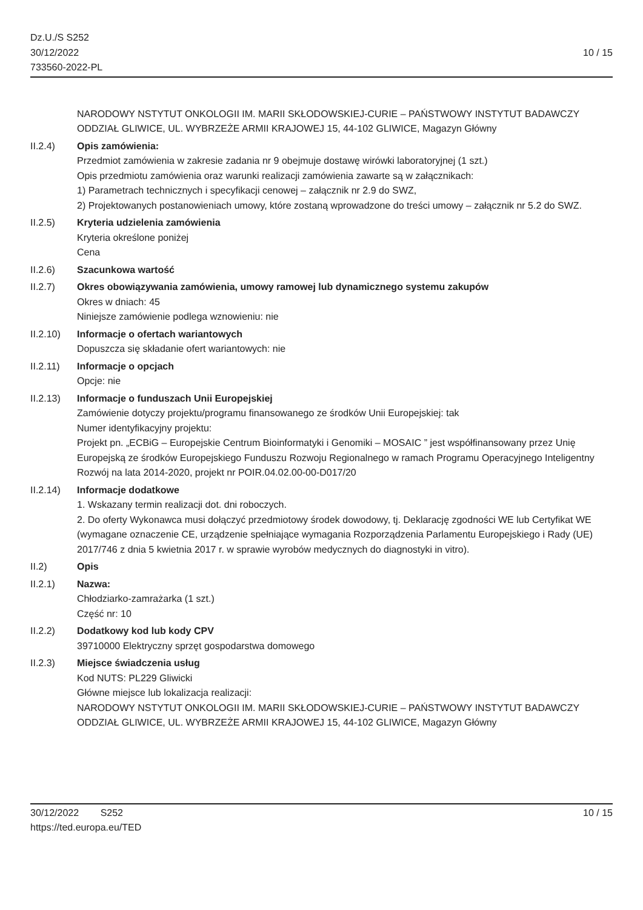Dz.U./S S252
30/12/2022
733560-2022-PL
10 / 15
NARODOWY NSTYTUT ONKOLOGII IM. MARII SKŁODOWSKIEJ-CURIE – PAŃSTWOWY INSTYTUT BADAWCZY
ODDZIAŁ GLIWICE, UL. WYBRZEŻE ARMII KRAJOWEJ 15, 44-102 GLIWICE, Magazyn Główny
II.2.4) Opis zamówienia:
Przedmiot zamówienia w zakresie zadania nr 9 obejmuje dostawę wirówki laboratoryjnej (1 szt.)
Opis przedmiotu zamówienia oraz warunki realizacji zamówienia zawarte są w załącznikach:
1) Parametrach technicznych i specyfikacji cenowej – załącznik nr 2.9 do SWZ,
2) Projektowanych postanowieniach umowy, które zostaną wprowadzone do treści umowy – załącznik nr 5.2 do SWZ.
II.2.5) Kryteria udzielenia zamówienia
Kryteria określone poniżej
Cena
II.2.6) Szacunkowa wartość
II.2.7) Okres obowiązywania zamówienia, umowy ramowej lub dynamicznego systemu zakupów
Okres w dniach: 45
Niniejsze zamówienie podlega wznowieniu: nie
II.2.10) Informacje o ofertach wariantowych
Dopuszcza się składanie ofert wariantowych: nie
II.2.11) Informacje o opcjach
Opcje: nie
II.2.13) Informacje o funduszach Unii Europejskiej
Zamówienie dotyczy projektu/programu finansowanego ze środków Unii Europejskiej: tak
Numer identyfikacyjny projektu:
Projekt pn. „ECBiG – Europejskie Centrum Bioinformatyki i Genomiki – MOSAIC ” jest współfinansowany przez Unię Europejską ze środków Europejskiego Funduszu Rozwoju Regionalnego w ramach Programu Operacyjnego Inteligentny Rozwój na lata 2014-2020, projekt nr POIR.04.02.00-00-D017/20
II.2.14) Informacje dodatkowe
1. Wskazany termin realizacji dot. dni roboczych.
2. Do oferty Wykonawca musi dołączyć przedmiotowy środek dowodowy, tj. Deklarację zgodności WE lub Certyfikat WE (wymagane oznaczenie CE, urządzenie spełniające wymagania Rozporządzenia Parlamentu Europejskiego i Rady (UE) 2017/746 z dnia 5 kwietnia 2017 r. w sprawie wyrobów medycznych do diagnostyki in vitro).
II.2) Opis
II.2.1) Nazwa:
Chłodziarko-zamrażarka (1 szt.)
Część nr: 10
II.2.2) Dodatkowy kod lub kody CPV
39710000 Elektryczny sprzęt gospodarstwa domowego
II.2.3) Miejsce świadczenia usług
Kod NUTS: PL229 Gliwicki
Główne miejsce lub lokalizacja realizacji:
NARODOWY NSTYTUT ONKOLOGII IM. MARII SKŁODOWSKIEJ-CURIE – PAŃSTWOWY INSTYTUT BADAWCZY
ODDZIAŁ GLIWICE, UL. WYBRZEŻE ARMII KRAJOWEJ 15, 44-102 GLIWICE, Magazyn Główny
30/12/2022 S252
https://ted.europa.eu/TED
10 / 15